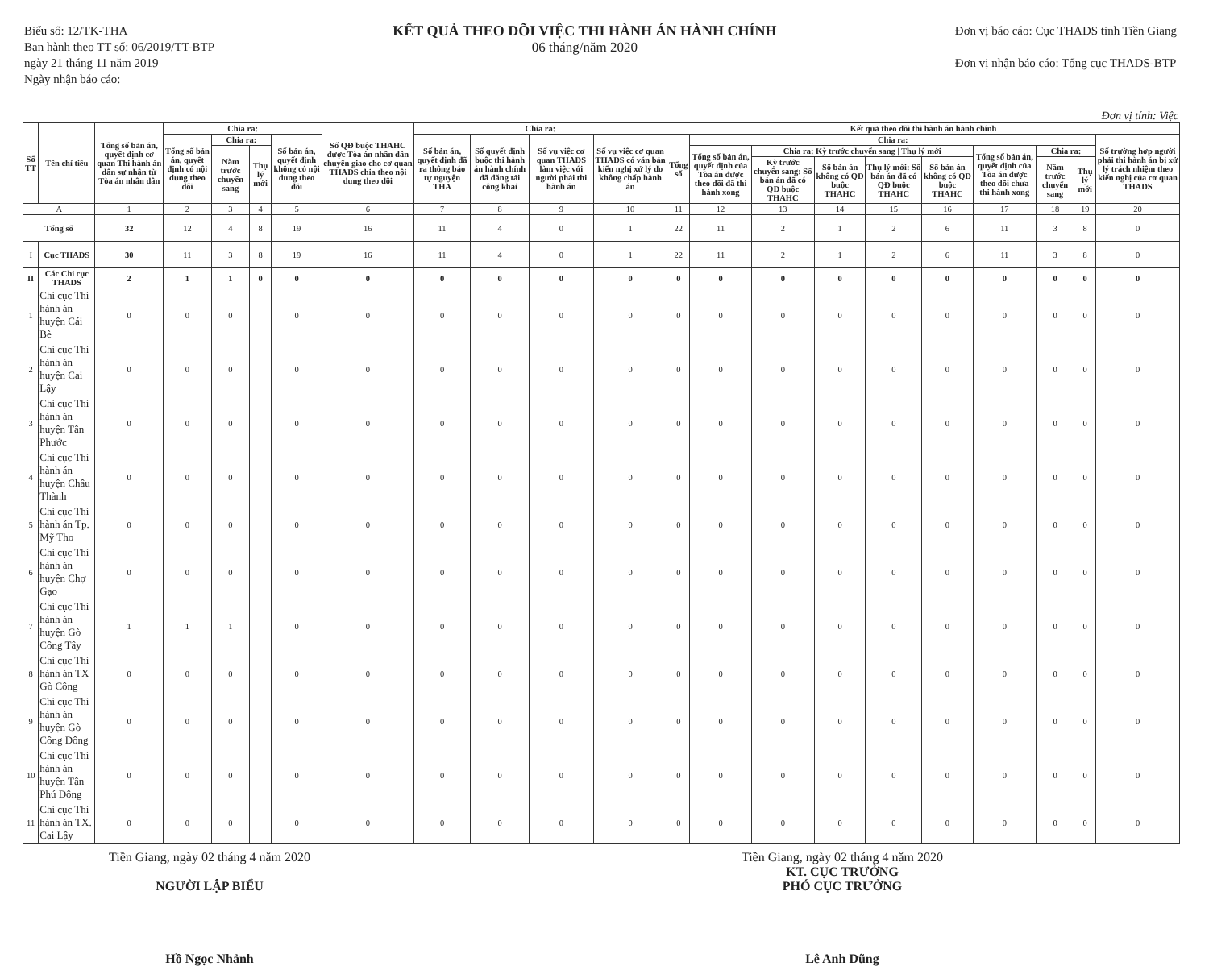Biểu số: 12/TK-THA
Ban hành theo TT số: 06/2019/TT-BTP
ngày 21 tháng 11 năm 2019
Ngày nhận báo cáo:
KẾT QUẢ THEO DÕI VIỆC THI HÀNH ÁN HÀNH CHÍNH
06 tháng/năm 2020
Đơn vị báo cáo: Cục THADS tỉnh Tiền Giang
Đơn vị nhận báo cáo: Tổng cục THADS-BTP
Đơn vị tính: Việc
| Số TT | Tên chỉ tiêu | Tổng số bản án, quyết định cơ quan Thi hành án dân sự nhận từ Tòa án nhân dân | Chia ra: | | | | Số QĐ buộc THAHC được Tòa án nhân dân chuyển giao cho cơ quan THADS chia theo nội dung theo dõi | Chia ra: | | | | Kết quả theo dõi thi hành án hành chính | | | | | | | | | |
| --- | --- | --- | --- | --- | --- | --- | --- | --- | --- | --- | --- | --- | --- | --- | --- | --- | --- | --- | --- | --- | --- |
| | | | Tổng số bản án, quyết định có nội dung theo dõi | Chia ra: | | Số bản án, quyết định không có nội dung theo dõi | | Số bản án, quyết định đã ra thông báo tự nguyện THA | Số quyết định buộc thi hành án hành chính đã đăng tải công khai | Số vụ việc cơ quan THADS làm việc với người phải thi hành án | Số vụ việc cơ quan THADS có văn bản kiến nghị xử lý do không chấp hành án | Tổng số | Chia ra: | | | | | | | | Số trường hợp người phải thi hành án bị xử lý trách nhiệm theo kiến nghị của cơ quan THADS |
| | | | | Năm trước chuyển sang | Thụ lý mới | | | | | | | | Tổng số bản án, quyết định của Tòa án được theo dõi đã thi hành xong | Chia ra: Kỳ trước chuyển sang / Thụ lý mới | | | | Tổng số bản án, quyết định của Tòa án được theo dõi chưa thi hành xong | Chia ra: | | |
| | | | | | | | | | | | | | | Kỳ trước chuyển sang: Số bản án đã có QĐ buộc THAHC | Số bản án không có QĐ buộc THAHC | Thụ lý mới: Số bản án đã có QĐ buộc THAHC | Số bản án không có QĐ buộc THAHC | | Năm trước chuyển sang | Thụ lý mới | |
| A | | 1 | 2 | 3 | 4 | 5 | 6 | 7 | 8 | 9 | 10 | 11 | 12 | 13 | 14 | 15 | 16 | 17 | 18 | 19 | 20 |
| Tổng số | | 32 | 12 | 4 | 8 | 19 | 16 | 11 | 4 | 0 | 1 | 22 | 11 | 2 | 1 | 2 | 6 | 11 | 3 | 8 | 0 |
| I | Cục THADS | 30 | 11 | 3 | 8 | 19 | 16 | 11 | 4 | 0 | 1 | 22 | 11 | 2 | 1 | 2 | 6 | 11 | 3 | 8 | 0 |
| II | Các Chi cục THADS | 2 | 1 | 1 | 0 | 0 | 0 | 0 | 0 | 0 | 0 | 0 | 0 | 0 | 0 | 0 | 0 | 0 | 0 | 0 | 0 |
| 1 | Chi cục Thi hành án huyện Cái Bè | 0 | 0 | 0 | | 0 | 0 | 0 | 0 | 0 | 0 | 0 | 0 | 0 | 0 | 0 | 0 | 0 | 0 | 0 | 0 |
| 2 | Chi cục Thi hành án huyện Cai Lậy | 0 | 0 | 0 | | 0 | 0 | 0 | 0 | 0 | 0 | 0 | 0 | 0 | 0 | 0 | 0 | 0 | 0 | 0 | 0 |
| 3 | Chi cục Thi hành án huyện Tân Phước | 0 | 0 | 0 | | 0 | 0 | 0 | 0 | 0 | 0 | 0 | 0 | 0 | 0 | 0 | 0 | 0 | 0 | 0 | 0 |
| 4 | Chi cục Thi hành án huyện Châu Thành | 0 | 0 | 0 | | 0 | 0 | 0 | 0 | 0 | 0 | 0 | 0 | 0 | 0 | 0 | 0 | 0 | 0 | 0 | 0 |
| 5 | Chi cục Thi hành án Tp. Mỹ Tho | 0 | 0 | 0 | | 0 | 0 | 0 | 0 | 0 | 0 | 0 | 0 | 0 | 0 | 0 | 0 | 0 | 0 | 0 | 0 |
| 6 | Chi cục Thi hành án huyện Chợ Gạo | 0 | 0 | 0 | | 0 | 0 | 0 | 0 | 0 | 0 | 0 | 0 | 0 | 0 | 0 | 0 | 0 | 0 | 0 | 0 |
| 7 | Chi cục Thi hành án huyện Gò Công Tây | 1 | 1 | 1 | | 0 | 0 | 0 | 0 | 0 | 0 | 0 | 0 | 0 | 0 | 0 | 0 | 0 | 0 | 0 | 0 |
| 8 | Chi cục Thi hành án TX Gò Công | 0 | 0 | 0 | | 0 | 0 | 0 | 0 | 0 | 0 | 0 | 0 | 0 | 0 | 0 | 0 | 0 | 0 | 0 | 0 |
| 9 | Chi cục Thi hành án huyện Gò Công Đông | 0 | 0 | 0 | | 0 | 0 | 0 | 0 | 0 | 0 | 0 | 0 | 0 | 0 | 0 | 0 | 0 | 0 | 0 | 0 |
| 10 | Chi cục Thi hành án huyện Tân Phú Đông | 0 | 0 | 0 | | 0 | 0 | 0 | 0 | 0 | 0 | 0 | 0 | 0 | 0 | 0 | 0 | 0 | 0 | 0 | 0 |
| 11 | Chi cục Thi hành án TX. Cai Lậy | 0 | 0 | 0 | | 0 | 0 | 0 | 0 | 0 | 0 | 0 | 0 | 0 | 0 | 0 | 0 | 0 | 0 | 0 | 0 |
Tiền Giang, ngày 02 tháng 4 năm 2020
NGƯỜI LẬP BIỂU
Hồ Ngọc Nhảnh
Tiền Giang, ngày 02 tháng 4 năm 2020
KT. CỤC TRƯỞNG
PHÓ CỤC TRƯỞNG
Lê Anh Dũng